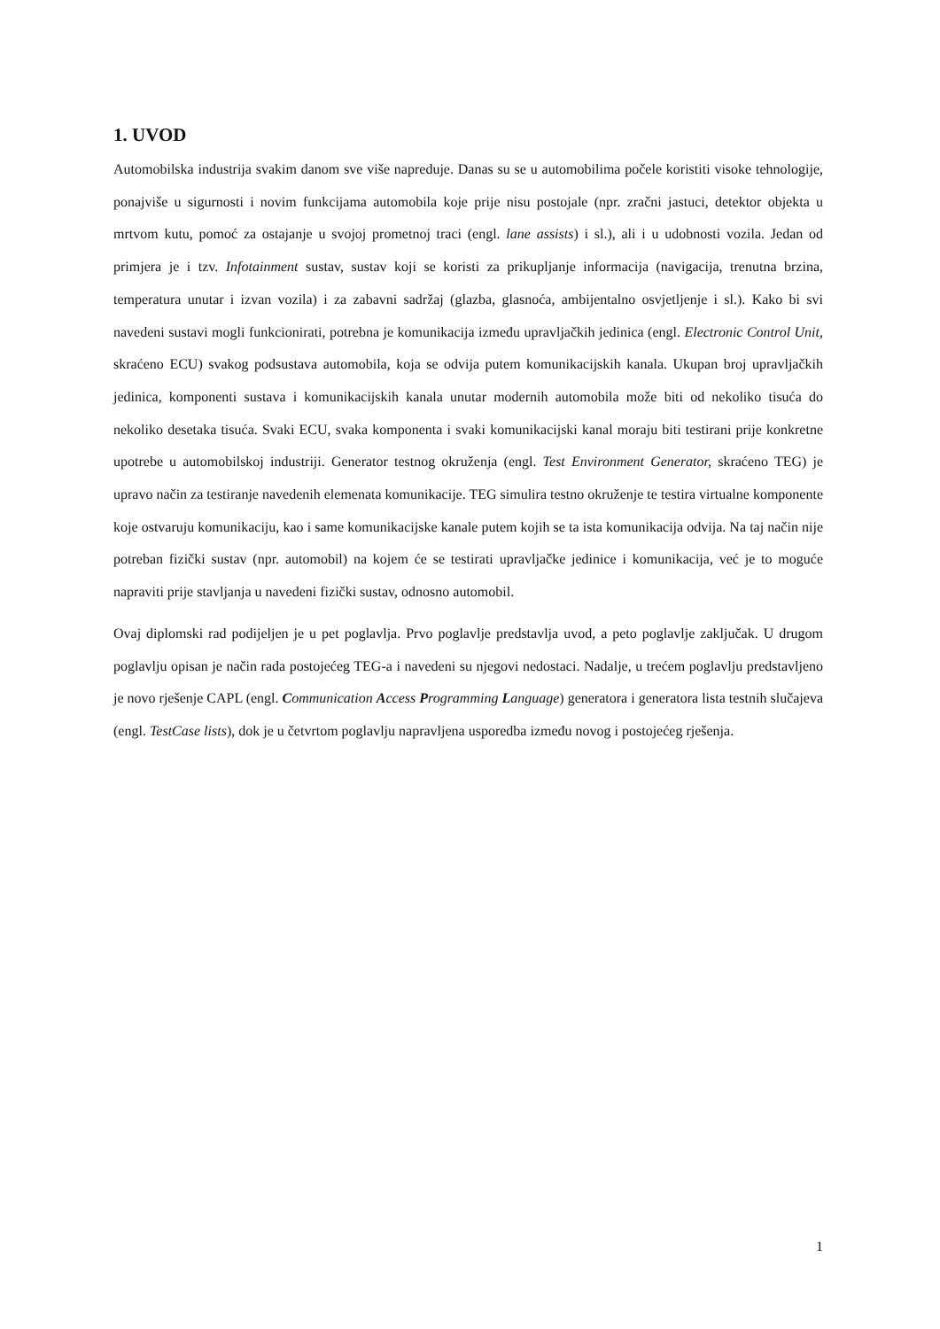1. UVOD
Automobilska industrija svakim danom sve više napreduje. Danas su se u automobilima počele koristiti visoke tehnologije, ponajviše u sigurnosti i novim funkcijama automobila koje prije nisu postojale (npr. zračni jastuci, detektor objekta u mrtvom kutu, pomoć za ostajanje u svojoj prometnoj traci (engl. lane assists) i sl.), ali i u udobnosti vozila. Jedan od primjera je i tzv. Infotainment sustav, sustav koji se koristi za prikupljanje informacija (navigacija, trenutna brzina, temperatura unutar i izvan vozila) i za zabavni sadržaj (glazba, glasnoća, ambijentalno osvjetljenje i sl.). Kako bi svi navedeni sustavi mogli funkcionirati, potrebna je komunikacija između upravljačkih jedinica (engl. Electronic Control Unit, skraćeno ECU) svakog podsustava automobila, koja se odvija putem komunikacijskih kanala. Ukupan broj upravljačkih jedinica, komponenti sustava i komunikacijskih kanala unutar modernih automobila može biti od nekoliko tisuća do nekoliko desetaka tisuća. Svaki ECU, svaka komponenta i svaki komunikacijski kanal moraju biti testirani prije konkretne upotrebe u automobilskoj industriji. Generator testnog okruženja (engl. Test Environment Generator, skraćeno TEG) je upravo način za testiranje navedenih elemenata komunikacije. TEG simulira testno okruženje te testira virtualne komponente koje ostvaruju komunikaciju, kao i same komunikacijske kanale putem kojih se ta ista komunikacija odvija. Na taj način nije potreban fizički sustav (npr. automobil) na kojem će se testirati upravljačke jedinice i komunikacija, već je to moguće napraviti prije stavljanja u navedeni fizički sustav, odnosno automobil.
Ovaj diplomski rad podijeljen je u pet poglavlja. Prvo poglavlje predstavlja uvod, a peto poglavlje zaključak. U drugom poglavlju opisan je način rada postojećeg TEG-a i navedeni su njegovi nedostaci. Nadalje, u trećem poglavlju predstavljeno je novo rješenje CAPL (engl. Communication Access Programming Language) generatora i generatora lista testnih slučajeva (engl. TestCase lists), dok je u četvrtom poglavlju napravljena usporedba između novog i postojećeg rješenja.
1